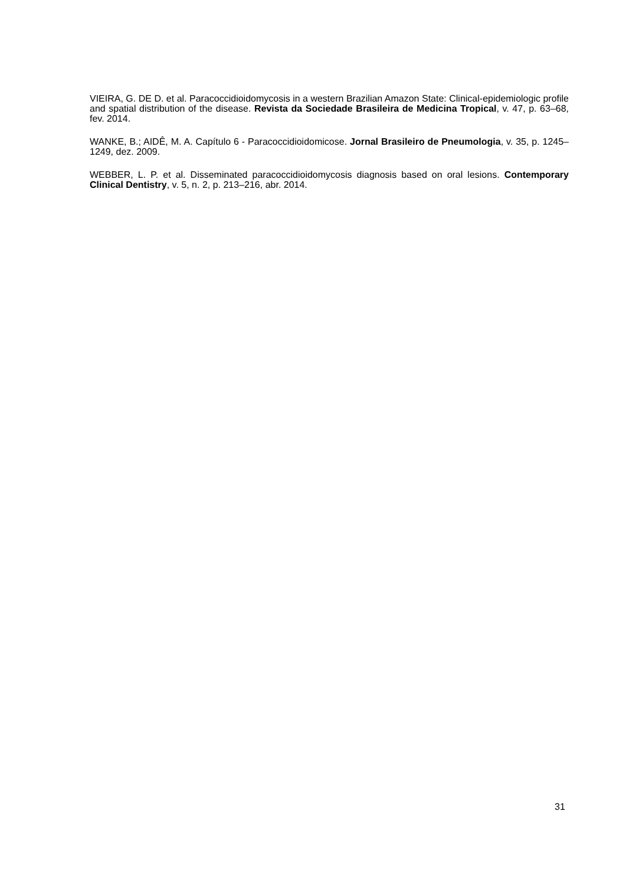VIEIRA, G. DE D. et al. Paracoccidioidomycosis in a western Brazilian Amazon State: Clinical-epidemiologic profile and spatial distribution of the disease. Revista da Sociedade Brasileira de Medicina Tropical, v. 47, p. 63–68, fev. 2014.
WANKE, B.; AIDÊ, M. A. Capítulo 6 - Paracoccidioidomicose. Jornal Brasileiro de Pneumologia, v. 35, p. 1245–1249, dez. 2009.
WEBBER, L. P. et al. Disseminated paracoccidioidomycosis diagnosis based on oral lesions. Contemporary Clinical Dentistry, v. 5, n. 2, p. 213–216, abr. 2014.
31